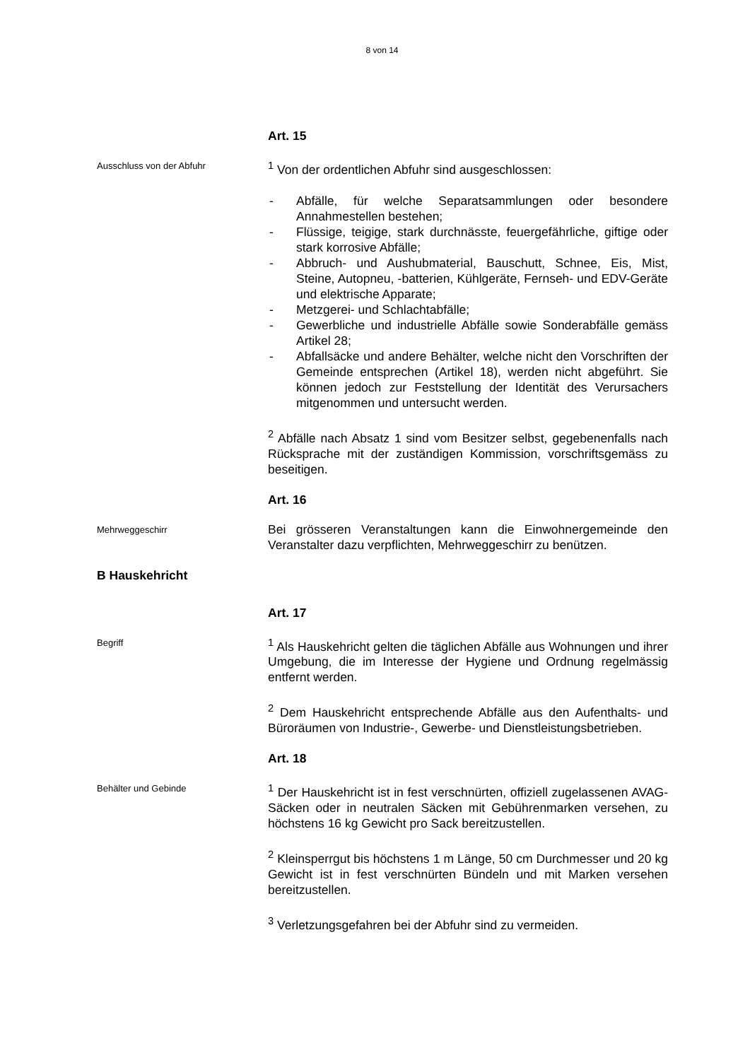8 von 14
Art. 15
Ausschluss von der Abfuhr
<sup>1</sup> Von der ordentlichen Abfuhr sind ausgeschlossen:
- Abfälle, für welche Separatsammlungen oder besondere Annahmestellen bestehen;
- Flüssige, teigige, stark durchnässte, feuergefährliche, giftige oder stark korrosive Abfälle;
- Abbruch- und Aushubmaterial, Bauschutt, Schnee, Eis, Mist, Steine, Autopneu, -batterien, Kühlgeräte, Fernseh- und EDV-Geräte und elektrische Apparate;
- Metzgerei- und Schlachtabfälle;
- Gewerbliche und industrielle Abfälle sowie Sonderabfälle gemäss Artikel 28;
- Abfallsäcke und andere Behälter, welche nicht den Vorschriften der Gemeinde entsprechen (Artikel 18), werden nicht abgeführt. Sie können jedoch zur Feststellung der Identität des Verursachers mitgenommen und untersucht werden.
<sup>2</sup> Abfälle nach Absatz 1 sind vom Besitzer selbst, gegebenenfalls nach Rücksprache mit der zuständigen Kommission, vorschriftsgemäss zu beseitigen.
Art. 16
Mehrweggeschirr
Bei grösseren Veranstaltungen kann die Einwohnergemeinde den Veranstalter dazu verpflichten, Mehrweggeschirr zu benützen.
B Hauskehricht
Art. 17
Begriff
<sup>1</sup> Als Hauskehricht gelten die täglichen Abfälle aus Wohnungen und ihrer Umgebung, die im Interesse der Hygiene und Ordnung regelmässig entfernt werden.
<sup>2</sup> Dem Hauskehricht entsprechende Abfälle aus den Aufenthalts- und Büroräumen von Industrie-, Gewerbe- und Dienstleistungsbetrieben.
Art. 18
Behälter und Gebinde
<sup>1</sup> Der Hauskehricht ist in fest verschnürten, offiziell zugelassenen AVAG-Säcken oder in neutralen Säcken mit Gebührenmarken versehen, zu höchstens 16 kg Gewicht pro Sack bereitzustellen.
<sup>2</sup> Kleinsperrgut bis höchstens 1 m Länge, 50 cm Durchmesser und 20 kg Gewicht ist in fest verschnürten Bündeln und mit Marken versehen bereitzustellen.
<sup>3</sup> Verletzungsgefahren bei der Abfuhr sind zu vermeiden.